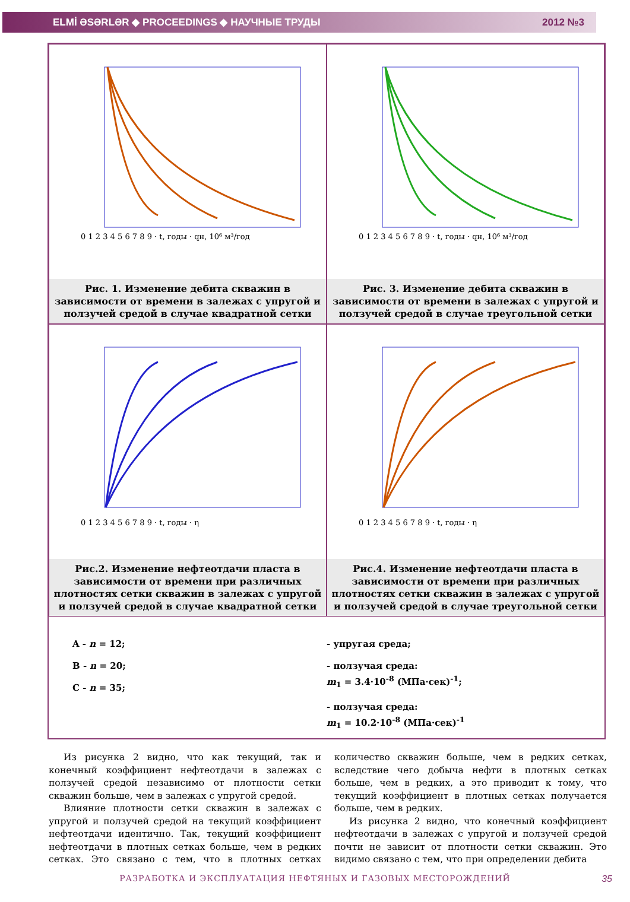ELMİ ƏSƏRLƏR ◆ PROCEEDINGS ◆ НАУЧНЫЕ ТРУДЫ 2012 №3
0 1 2 3 4 5 6 7 8 9 · t, годы · qн, 10⁶ м³/год
Рис. 1. Изменение дебита скважин в зависимости от времени в залежах с упругой и ползучей средой в случае квадратной сетки
0 1 2 3 4 5 6 7 8 9 · t, годы · qн, 10⁶ м³/год
Рис. 3. Изменение дебита скважин в зависимости от времени в залежах с упругой и ползучей средой в случае треугольной сетки
0 1 2 3 4 5 6 7 8 9 · t, годы · η
Рис.2. Изменение нефтеотдачи пласта в зависимости от времени при различных плотностях сетки скважин в залежах с упругой и ползучей средой в случае квадратной сетки
0 1 2 3 4 5 6 7 8 9 · t, годы · η
Рис.4. Изменение нефтеотдачи пласта в зависимости от времени при различных плотностях сетки скважин в залежах с упругой и ползучей средой в случае треугольной сетки
A - n = 12;
B - n = 20;
C - n = 35;
- упругая среда;
- ползучая среда:
m<sub>1</sub> = 3.4·10<sup>-8</sup> (МПа·сек)<sup>-1</sup>;
- ползучая среда:
m<sub>1</sub> = 10.2·10<sup>-8</sup> (МПа·сек)<sup>-1</sup>
Из рисунка 2 видно, что как текущий, так и конечный коэффициент нефтеотдачи в залежах с ползучей средой независимо от плотности сетки скважин больше, чем в залежах с упругой средой.
Влияние плотности сетки скважин в залежах с упругой и ползучей средой на текущий коэффициент нефтеотдачи идентично. Так, текущий коэффициент нефтеотдачи в плотных сетках больше, чем в редких сетках. Это связано с тем, что в плотных сетках количество скважин больше, чем в редких сетках, вследствие чего добыча нефти в плотных сетках больше, чем в редких, а это приводит к тому, что текущий коэффициент в плотных сетках получается больше, чем в редких.
Из рисунка 2 видно, что конечный коэффициент нефтеотдачи в залежах с упругой и ползучей средой почти не зависит от плотности сетки скважин. Это видимо связано с тем, что при определении дебита
РАЗРАБОТКА И ЭКСПЛУАТАЦИЯ НЕФТЯНЫХ И ГАЗОВЫХ МЕСТОРОЖДЕНИЙ
35